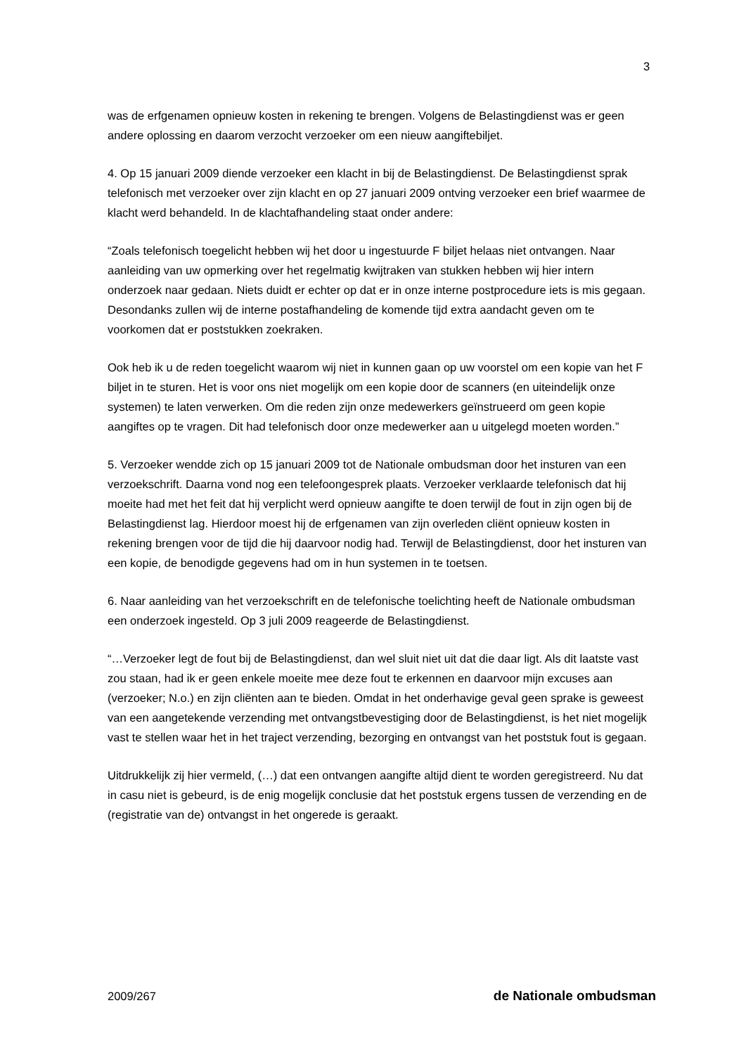3
was de erfgenamen opnieuw kosten in rekening te brengen. Volgens de Belastingdienst was er geen andere oplossing en daarom verzocht verzoeker om een nieuw aangiftebiljet.
4. Op 15 januari 2009 diende verzoeker een klacht in bij de Belastingdienst. De Belastingdienst sprak telefonisch met verzoeker over zijn klacht en op 27 januari 2009 ontving verzoeker een brief waarmee de klacht werd behandeld. In de klachtafhandeling staat onder andere:
“Zoals telefonisch toegelicht hebben wij het door u ingestuurde F biljet helaas niet ontvangen. Naar aanleiding van uw opmerking over het regelmatig kwijtraken van stukken hebben wij hier intern onderzoek naar gedaan. Niets duidt er echter op dat er in onze interne postprocedure iets is mis gegaan. Desondanks zullen wij de interne postafhandeling de komende tijd extra aandacht geven om te voorkomen dat er poststukken zoekraken.
Ook heb ik u de reden toegelicht waarom wij niet in kunnen gaan op uw voorstel om een kopie van het F biljet in te sturen. Het is voor ons niet mogelijk om een kopie door de scanners (en uiteindelijk onze systemen) te laten verwerken. Om die reden zijn onze medewerkers geïnstrueerd om geen kopie aangiftes op te vragen. Dit had telefonisch door onze medewerker aan u uitgelegd moeten worden.”
5. Verzoeker wendde zich op 15 januari 2009 tot de Nationale ombudsman door het insturen van een verzoekschrift. Daarna vond nog een telefoongesprek plaats. Verzoeker verklaarde telefonisch dat hij moeite had met het feit dat hij verplicht werd opnieuw aangifte te doen terwijl de fout in zijn ogen bij de Belastingdienst lag. Hierdoor moest hij de erfgenamen van zijn overleden cliënt opnieuw kosten in rekening brengen voor de tijd die hij daarvoor nodig had. Terwijl de Belastingdienst, door het insturen van een kopie, de benodigde gegevens had om in hun systemen in te toetsen.
6. Naar aanleiding van het verzoekschrift en de telefonische toelichting heeft de Nationale ombudsman een onderzoek ingesteld. Op 3 juli 2009 reageerde de Belastingdienst.
“…Verzoeker legt de fout bij de Belastingdienst, dan wel sluit niet uit dat die daar ligt. Als dit laatste vast zou staan, had ik er geen enkele moeite mee deze fout te erkennen en daarvoor mijn excuses aan (verzoeker; N.o.) en zijn cliënten aan te bieden. Omdat in het onderhavige geval geen sprake is geweest van een aangetekende verzending met ontvangstbevestiging door de Belastingdienst, is het niet mogelijk vast te stellen waar het in het traject verzending, bezorging en ontvangst van het poststuk fout is gegaan.
Uitdrukkelijk zij hier vermeld, (…) dat een ontvangen aangifte altijd dient te worden geregistreerd. Nu dat in casu niet is gebeurd, is de enig mogelijk conclusie dat het poststuk ergens tussen de verzending en de (registratie van de) ontvangst in het ongerede is geraakt.
2009/267 de Nationale ombudsman